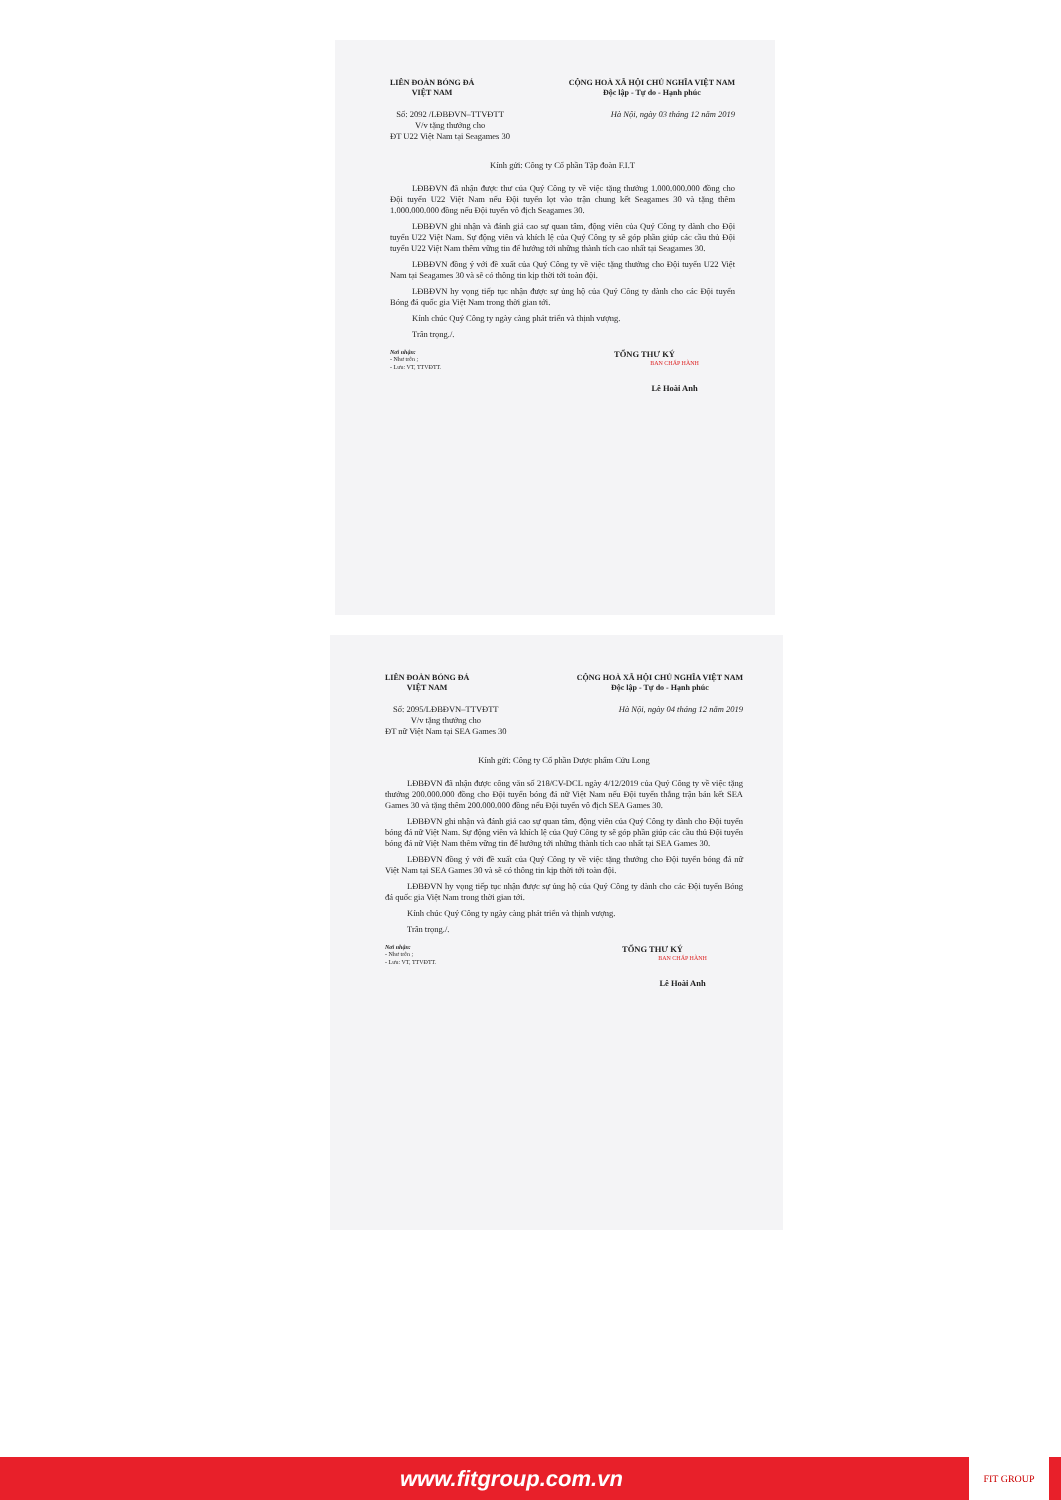LIÊN ĐOÀN BÓNG ĐÁ
VIỆT NAM
CỘNG HOÀ XÃ HỘI CHỦ NGHĨA VIỆT NAM
Độc lập - Tự do - Hạnh phúc
Số: 2092 /LĐBĐVN–TTVĐTT
V/v tặng thưởng cho
ĐT U22 Việt Nam tại Seagames 30
Hà Nội, ngày 03 tháng 12 năm 2019
Kính gửi: Công ty Cổ phần Tập đoàn F.I.T
LĐBĐVN đã nhận được thư của Quý Công ty về việc tặng thưởng 1.000.000.000 đồng cho Đội tuyển U22 Việt Nam nếu Đội tuyển lọt vào trận chung kết Seagames 30 và tặng thêm 1.000.000.000 đồng nếu Đội tuyển vô địch Seagames 30.
LĐBĐVN ghi nhận và đánh giá cao sự quan tâm, động viên của Quý Công ty dành cho Đội tuyển U22 Việt Nam. Sự động viên và khích lệ của Quý Công ty sẽ góp phần giúp các cầu thủ Đội tuyển U22 Việt Nam thêm vững tin để hướng tới những thành tích cao nhất tại Seagames 30.
LĐBĐVN đồng ý với đề xuất của Quý Công ty về việc tặng thưởng cho Đội tuyển U22 Việt Nam tại Seagames 30 và sẽ có thông tin kịp thời tới toàn đội.
LĐBĐVN hy vọng tiếp tục nhận được sự ủng hộ của Quý Công ty dành cho các Đội tuyển Bóng đá quốc gia Việt Nam trong thời gian tới.
Kính chúc Quý Công ty ngày càng phát triển và thịnh vượng.
Trân trọng./.
Nơi nhận:
- Như trên ;
- Lưu: VT, TTVĐTT.
TỔNG THƯ KÝ
BAN CHẤP HÀNH
Lê Hoài Anh
LIÊN ĐOÀN BÓNG ĐÁ
VIỆT NAM
CỘNG HOÀ XÃ HỘI CHỦ NGHĨA VIỆT NAM
Độc lập - Tự do - Hạnh phúc
Số: 2095/LĐBĐVN–TTVĐTT
V/v tặng thưởng cho
ĐT nữ Việt Nam tại SEA Games 30
Hà Nội, ngày 04 tháng 12 năm 2019
Kính gửi: Công ty Cổ phần Dược phẩm Cửu Long
LĐBĐVN đã nhận được công văn số 218/CV-DCL ngày 4/12/2019 của Quý Công ty về việc tặng thưởng 200.000.000 đồng cho Đội tuyển bóng đá nữ Việt Nam nếu Đội tuyển thắng trận bán kết SEA Games 30 và tặng thêm 200.000.000 đồng nếu Đội tuyển vô địch SEA Games 30.
LĐBĐVN ghi nhận và đánh giá cao sự quan tâm, động viên của Quý Công ty dành cho Đội tuyển bóng đá nữ Việt Nam. Sự động viên và khích lệ của Quý Công ty sẽ góp phần giúp các cầu thủ Đội tuyển bóng đá nữ Việt Nam thêm vững tin để hướng tới những thành tích cao nhất tại SEA Games 30.
LĐBĐVN đồng ý với đề xuất của Quý Công ty về việc tặng thưởng cho Đội tuyển bóng đá nữ Việt Nam tại SEA Games 30 và sẽ có thông tin kịp thời tới toàn đội.
LĐBĐVN hy vọng tiếp tục nhận được sự ủng hộ của Quý Công ty dành cho các Đội tuyển Bóng đá quốc gia Việt Nam trong thời gian tới.
Kính chúc Quý Công ty ngày càng phát triển và thịnh vượng.
Trân trọng./.
Nơi nhận:
- Như trên ;
- Lưu: VT, TTVĐTT.
TỔNG THƯ KÝ
BAN CHẤP HÀNH
Lê Hoài Anh
www.fitgroup.com.vn
FIT GROUP